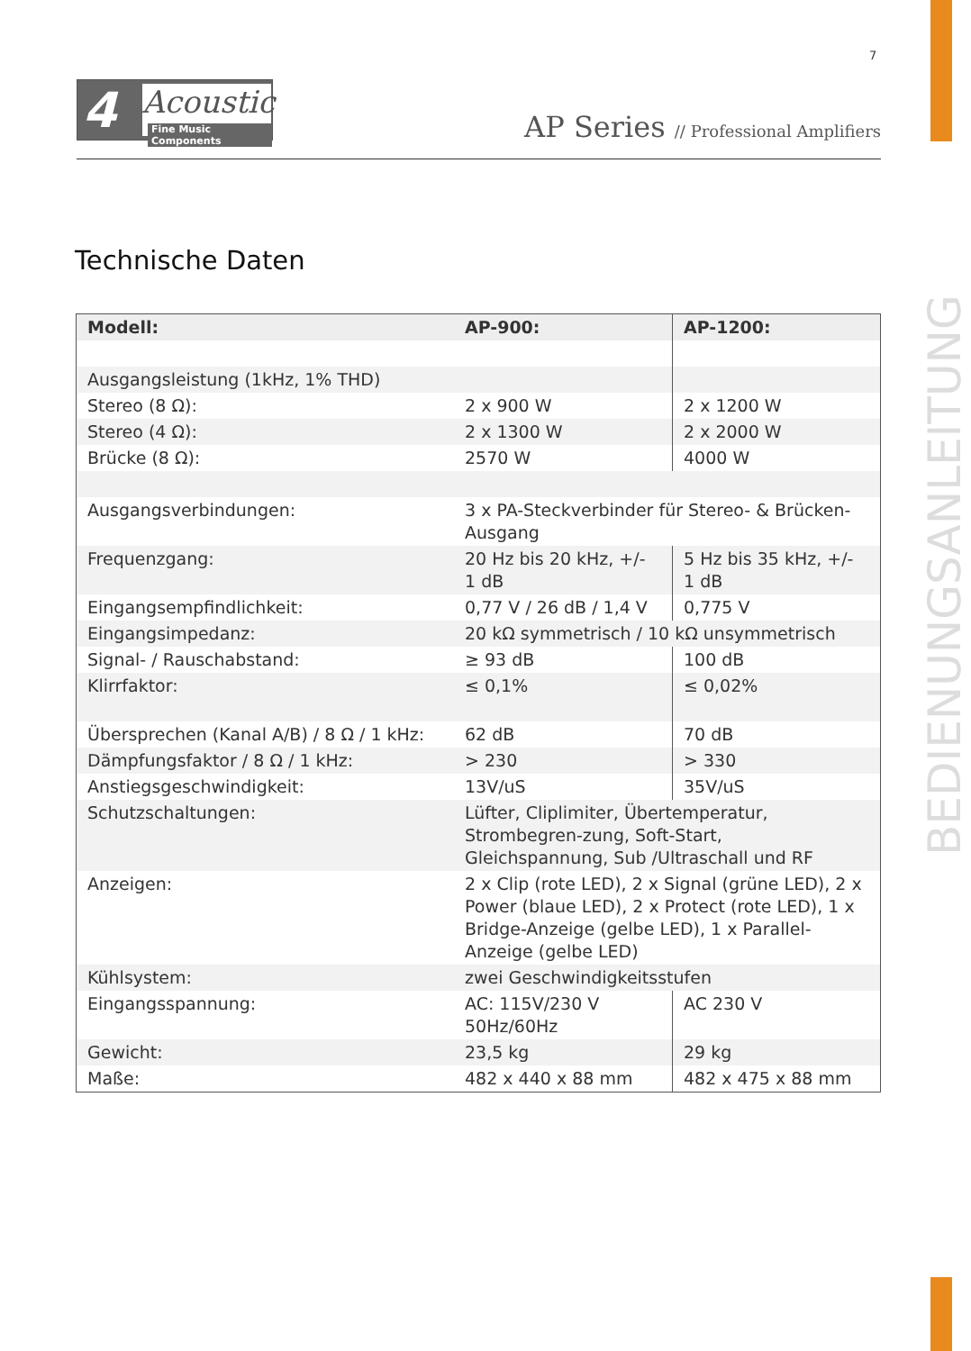7
4 Acoustic
Fine Music Components
AP Series // Professional Amplifiers
Technische Daten
BEDIENUNGSANLEITUNG
| Modell: | AP-900: | AP-1200: |
| --- | --- | --- |
| Ausgangsleistung (1kHz, 1% THD) | | |
| Stereo (8 Ω): | 2 x 900 W | 2 x 1200 W |
| Stereo (4 Ω): | 2 x 1300 W | 2 x 2000 W |
| Brücke (8 Ω): | 2570 W | 4000 W |
| Ausgangsverbindungen: | 3 x PA-Steckverbinder für Stereo- & Brücken-Ausgang | |
| Frequenzgang: | 20 Hz bis 20 kHz, +/- 1 dB | 5 Hz bis 35 kHz, +/- 1 dB |
| Eingangsempfindlichkeit: | 0,77 V / 26 dB / 1,4 V | 0,775 V |
| Eingangsimpedanz: | 20 kΩ symmetrisch / 10 kΩ unsymmetrisch | |
| Signal- / Rauschabstand: | ≥ 93 dB | 100 dB |
| Klirrfaktor: | ≤ 0,1% | ≤ 0,02% |
| Übersprechen (Kanal A/B) / 8 Ω / 1 kHz: | 62 dB | 70 dB |
| Dämpfungsfaktor / 8 Ω / 1 kHz: | > 230 | > 330 |
| Anstiegsgeschwindigkeit: | 13V/uS | 35V/uS |
| Schutzschaltungen: | Lüfter, Cliplimiter, Übertemperatur, Strombegren-zung, Soft-Start, Gleichspannung, Sub /Ultraschall und RF | |
| Anzeigen: | 2 x Clip (rote LED), 2 x Signal (grüne LED), 2 x Power (blaue LED), 2 x Protect (rote LED), 1 x Bridge-Anzeige (gelbe LED), 1 x Parallel-Anzeige (gelbe LED) | |
| Kühlsystem: | zwei Geschwindigkeitsstufen | |
| Eingangsspannung: | AC: 115V/230 V 50Hz/60Hz | AC 230 V |
| Gewicht: | 23,5 kg | 29 kg |
| Maße: | 482 x 440 x 88 mm | 482 x 475 x 88 mm |